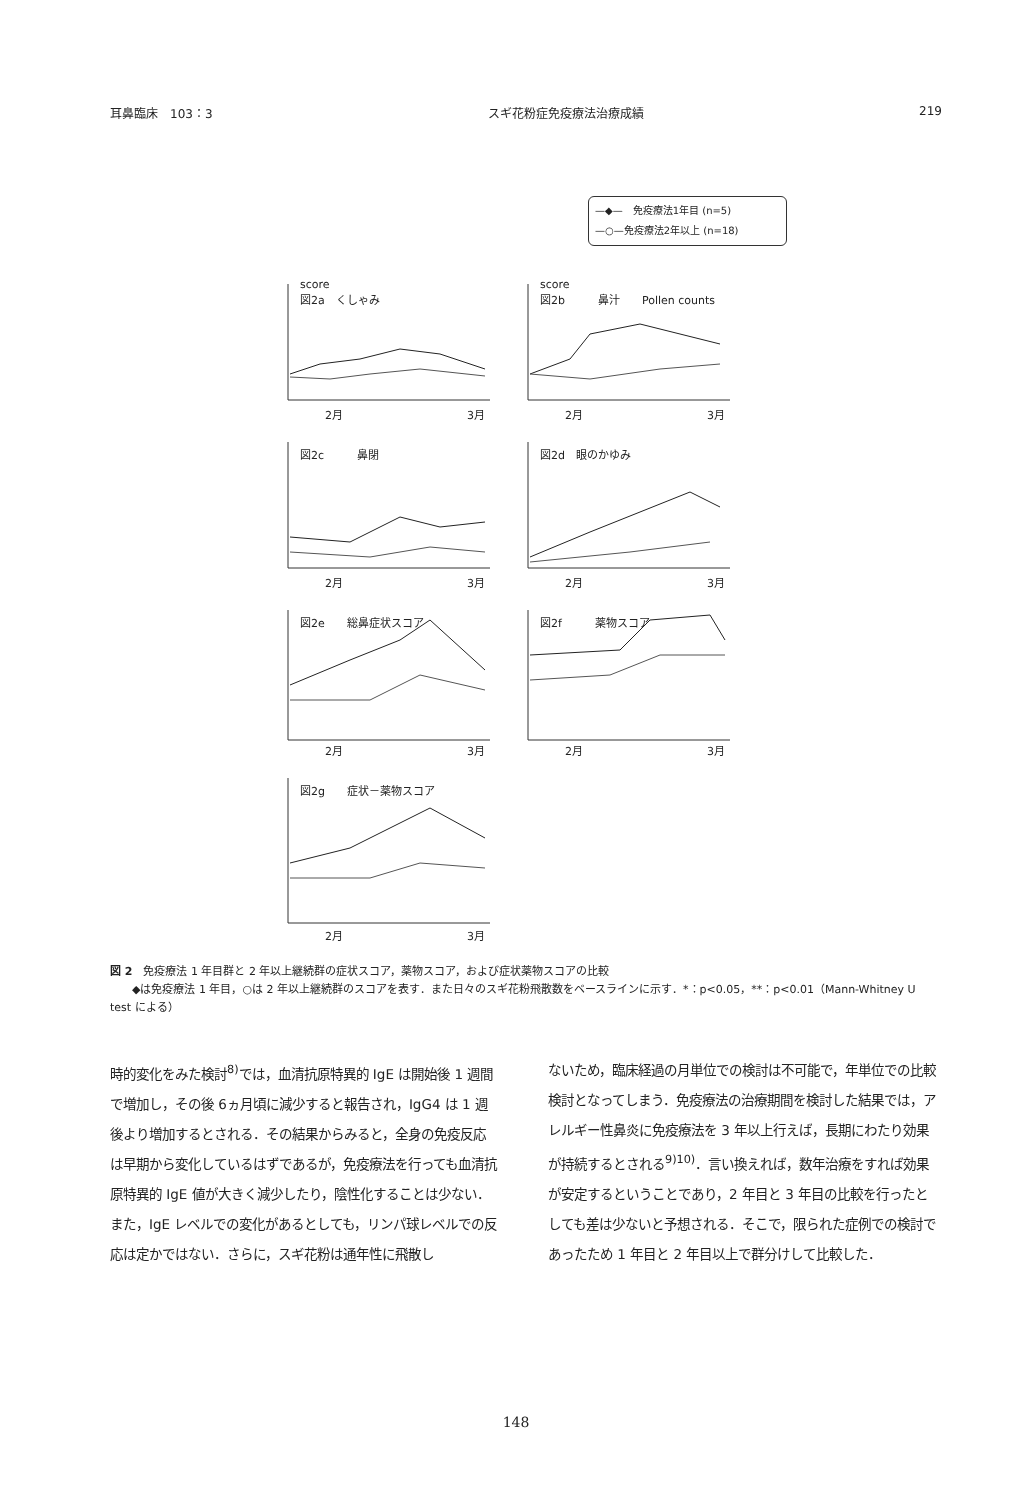耳鼻臨床　103：3 スギ花粉症免疫療法治療成績 219
—◆—　免疫療法1年目 (n=5)
—○—免疫療法2年以上 (n=18)
score
図2a　くしゃみ
2月 3月
score
図2b　　　鼻汁　　Pollen counts
2月 3月
図2c　　　鼻閉
2月 3月
図2d　眼のかゆみ
2月 3月
図2e　　総鼻症状スコア
2月 3月
図2f　　　薬物スコア
2月 3月
図2g　　症状－薬物スコア
2月 3月
図 2　免疫療法 1 年目群と 2 年以上継続群の症状スコア，薬物スコア，および症状薬物スコアの比較
　　◆は免疫療法 1 年目，○は 2 年以上継続群のスコアを表す．また日々のスギ花粉飛散数をベースラインに示す．*：p<0.05，**：p<0.01（Mann-Whitney U test による）
時的変化をみた検討<sup>8)</sup>では，血清抗原特異的 IgE は開始後 1 週間で増加し，その後 6ヵ月頃に減少すると報告され，IgG4 は 1 週後より増加するとされる．その結果からみると，全身の免疫反応は早期から変化しているはずであるが，免疫療法を行っても血清抗原特異的 IgE 値が大きく減少したり，陰性化することは少ない．また，IgE レベルでの変化があるとしても，リンパ球レベルでの反応は定かではない．さらに，スギ花粉は通年性に飛散し
ないため，臨床経過の月単位での検討は不可能で，年単位での比較検討となってしまう．免疫療法の治療期間を検討した結果では，アレルギー性鼻炎に免疫療法を 3 年以上行えば，長期にわたり効果が持続するとされる<sup>9)10)</sup>．言い換えれば，数年治療をすれば効果が安定するということであり，2 年目と 3 年目の比較を行ったとしても差は少ないと予想される．そこで，限られた症例での検討であったため 1 年目と 2 年目以上で群分けして比較した．
148